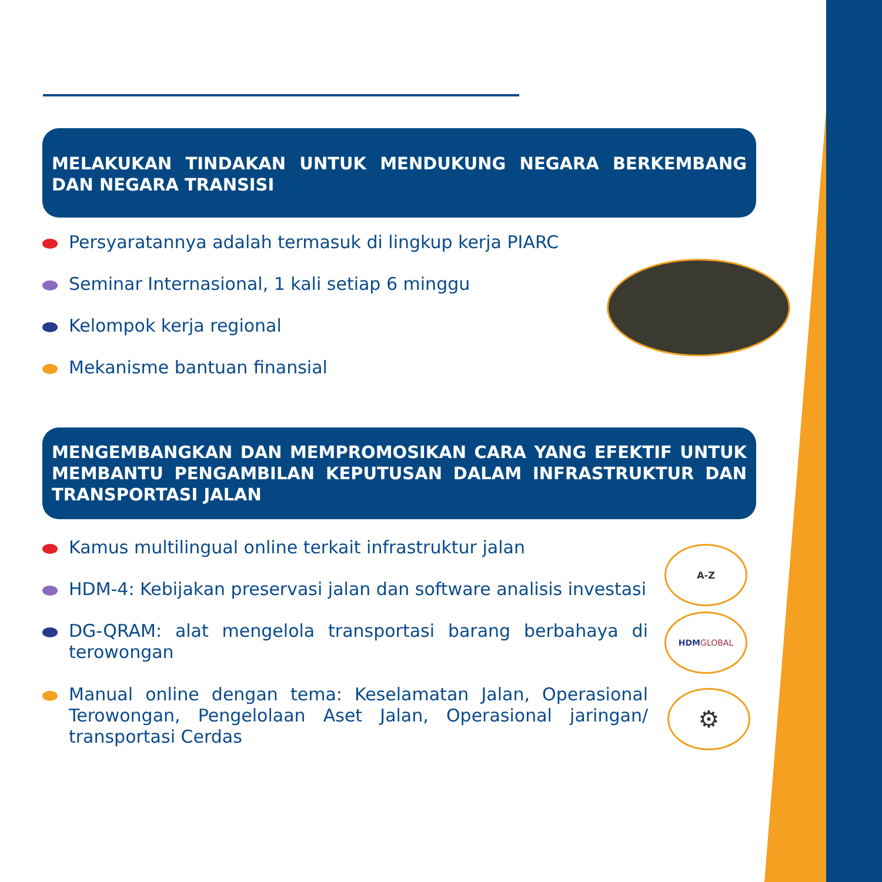MELAKUKAN TINDAKAN UNTUK MENDUKUNG NEGARA BERKEMBANG DAN NEGARA TRANSISI
Persyaratannya adalah termasuk di lingkup kerja PIARC
Seminar Internasional, 1 kali setiap 6 minggu
Kelompok kerja regional
Mekanisme bantuan finansial
MENGEMBANGKAN DAN MEMPROMOSIKAN CARA YANG EFEKTIF UNTUK MEMBANTU PENGAMBILAN KEPUTUSAN DALAM INFRASTRUKTUR DAN TRANSPORTASI JALAN
Kamus multilingual online terkait infrastruktur jalan
HDM-4: Kebijakan preservasi jalan dan software analisis investasi
DG-QRAM: alat mengelola transportasi barang berbahaya di terowongan
Manual online dengan tema: Keselamatan Jalan, Operasional Terowongan, Pengelolaan Aset Jalan, Operasional jaringan/ transportasi Cerdas
A-Z
HDM GLOBAL
⚙